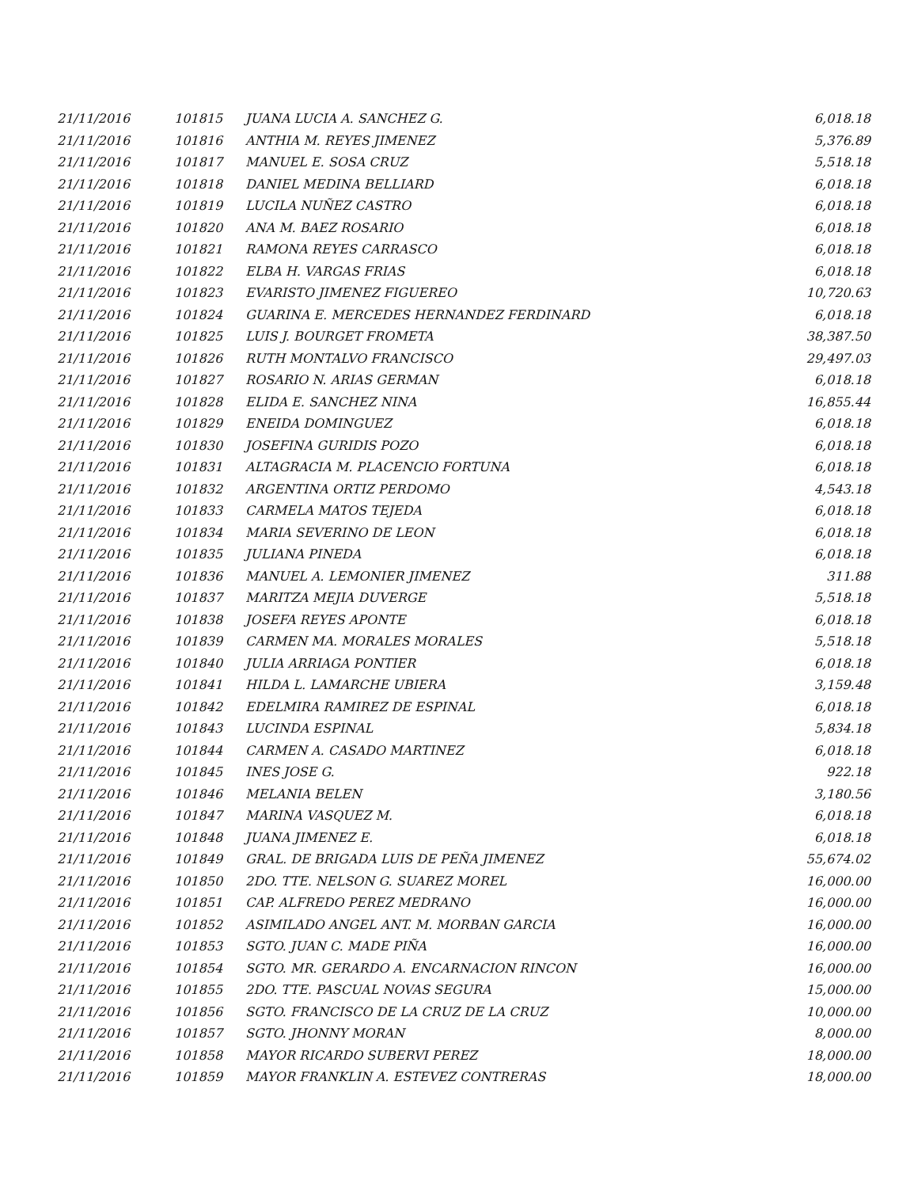| 21/11/2016 | 101815 | JUANA LUCIA A. SANCHEZ G. | 6,018.18 |
| 21/11/2016 | 101816 | ANTHIA M. REYES JIMENEZ | 5,376.89 |
| 21/11/2016 | 101817 | MANUEL E. SOSA CRUZ | 5,518.18 |
| 21/11/2016 | 101818 | DANIEL MEDINA BELLIARD | 6,018.18 |
| 21/11/2016 | 101819 | LUCILA NUÑEZ CASTRO | 6,018.18 |
| 21/11/2016 | 101820 | ANA M. BAEZ ROSARIO | 6,018.18 |
| 21/11/2016 | 101821 | RAMONA REYES CARRASCO | 6,018.18 |
| 21/11/2016 | 101822 | ELBA H. VARGAS FRIAS | 6,018.18 |
| 21/11/2016 | 101823 | EVARISTO JIMENEZ FIGUEREO | 10,720.63 |
| 21/11/2016 | 101824 | GUARINA E. MERCEDES HERNANDEZ FERDINARD | 6,018.18 |
| 21/11/2016 | 101825 | LUIS J. BOURGET FROMETA | 38,387.50 |
| 21/11/2016 | 101826 | RUTH MONTALVO FRANCISCO | 29,497.03 |
| 21/11/2016 | 101827 | ROSARIO N. ARIAS GERMAN | 6,018.18 |
| 21/11/2016 | 101828 | ELIDA E. SANCHEZ NINA | 16,855.44 |
| 21/11/2016 | 101829 | ENEIDA DOMINGUEZ | 6,018.18 |
| 21/11/2016 | 101830 | JOSEFINA GURIDIS POZO | 6,018.18 |
| 21/11/2016 | 101831 | ALTAGRACIA M. PLACENCIO FORTUNA | 6,018.18 |
| 21/11/2016 | 101832 | ARGENTINA ORTIZ PERDOMO | 4,543.18 |
| 21/11/2016 | 101833 | CARMELA MATOS TEJEDA | 6,018.18 |
| 21/11/2016 | 101834 | MARIA SEVERINO DE LEON | 6,018.18 |
| 21/11/2016 | 101835 | JULIANA PINEDA | 6,018.18 |
| 21/11/2016 | 101836 | MANUEL A. LEMONIER JIMENEZ | 311.88 |
| 21/11/2016 | 101837 | MARITZA MEJIA DUVERGE | 5,518.18 |
| 21/11/2016 | 101838 | JOSEFA REYES APONTE | 6,018.18 |
| 21/11/2016 | 101839 | CARMEN MA. MORALES MORALES | 5,518.18 |
| 21/11/2016 | 101840 | JULIA ARRIAGA PONTIER | 6,018.18 |
| 21/11/2016 | 101841 | HILDA L. LAMARCHE UBIERA | 3,159.48 |
| 21/11/2016 | 101842 | EDELMIRA RAMIREZ DE ESPINAL | 6,018.18 |
| 21/11/2016 | 101843 | LUCINDA ESPINAL | 5,834.18 |
| 21/11/2016 | 101844 | CARMEN A. CASADO MARTINEZ | 6,018.18 |
| 21/11/2016 | 101845 | INES JOSE G. | 922.18 |
| 21/11/2016 | 101846 | MELANIA BELEN | 3,180.56 |
| 21/11/2016 | 101847 | MARINA VASQUEZ M. | 6,018.18 |
| 21/11/2016 | 101848 | JUANA JIMENEZ E. | 6,018.18 |
| 21/11/2016 | 101849 | GRAL. DE BRIGADA LUIS DE PEÑA JIMENEZ | 55,674.02 |
| 21/11/2016 | 101850 | 2DO. TTE. NELSON G. SUAREZ MOREL | 16,000.00 |
| 21/11/2016 | 101851 | CAP. ALFREDO PEREZ MEDRANO | 16,000.00 |
| 21/11/2016 | 101852 | ASIMILADO ANGEL ANT. M. MORBAN GARCIA | 16,000.00 |
| 21/11/2016 | 101853 | SGTO. JUAN C. MADE PIÑA | 16,000.00 |
| 21/11/2016 | 101854 | SGTO. MR. GERARDO A. ENCARNACION RINCON | 16,000.00 |
| 21/11/2016 | 101855 | 2DO. TTE. PASCUAL NOVAS SEGURA | 15,000.00 |
| 21/11/2016 | 101856 | SGTO. FRANCISCO DE LA CRUZ DE LA CRUZ | 10,000.00 |
| 21/11/2016 | 101857 | SGTO. JHONNY MORAN | 8,000.00 |
| 21/11/2016 | 101858 | MAYOR RICARDO SUBERVI PEREZ | 18,000.00 |
| 21/11/2016 | 101859 | MAYOR FRANKLIN A. ESTEVEZ CONTRERAS | 18,000.00 |